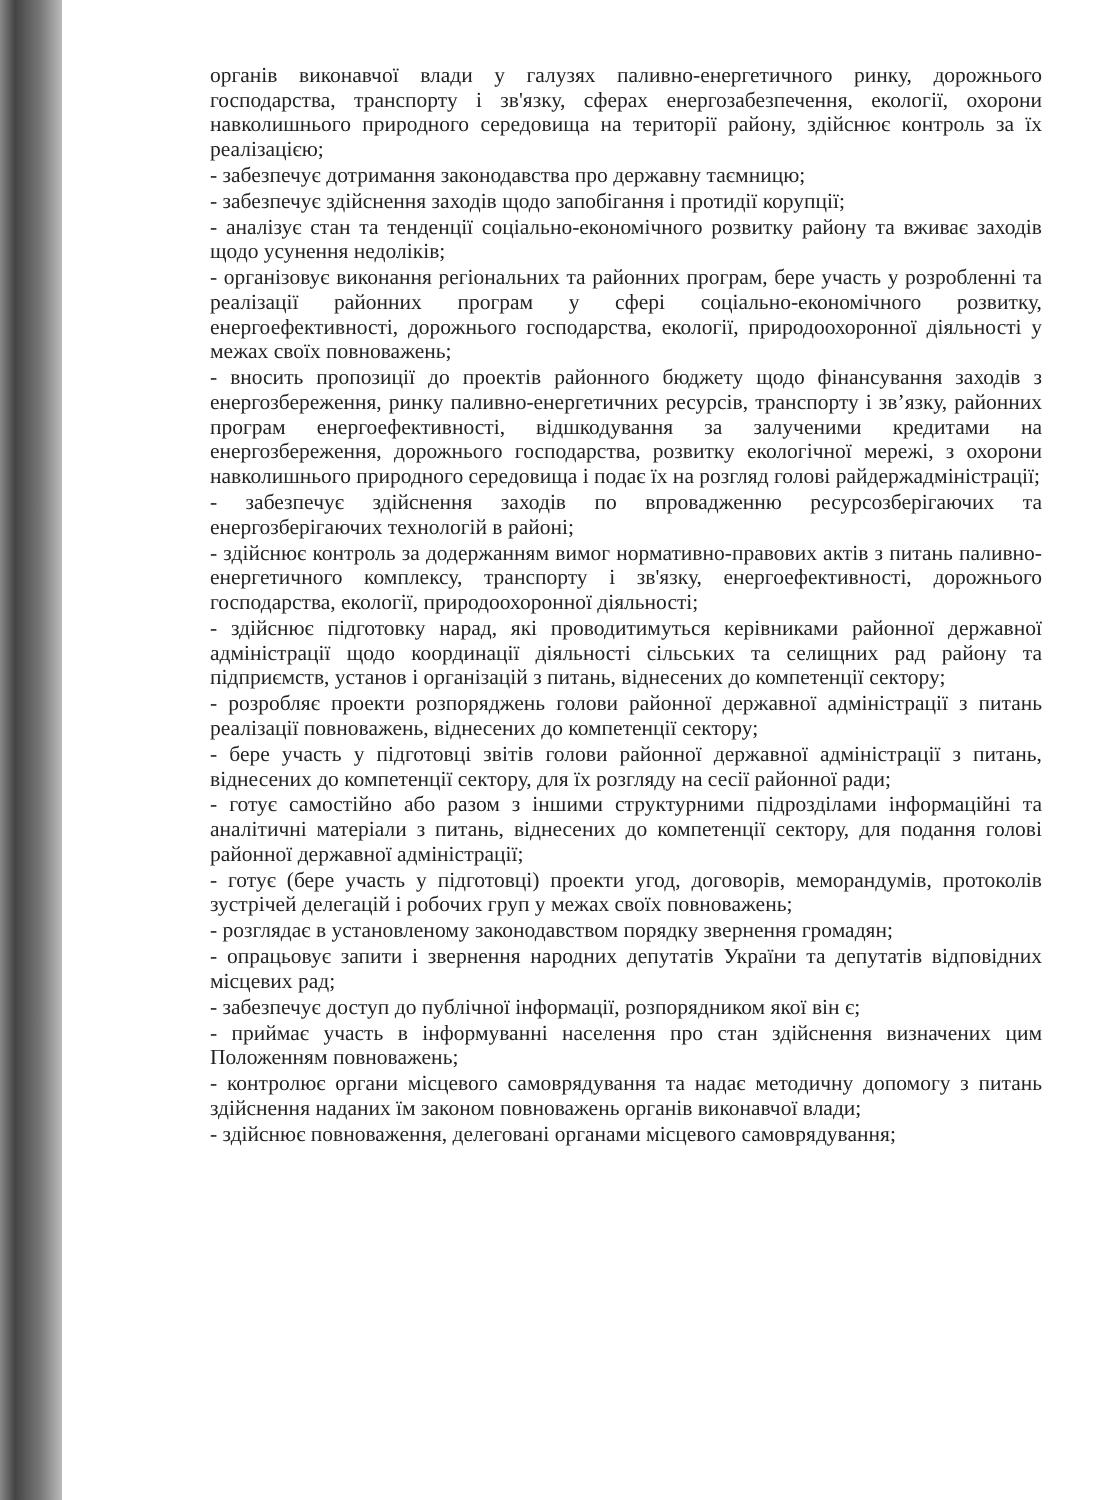органів виконавчої влади у галузях паливно-енергетичного ринку, дорожнього господарства, транспорту і зв'язку, сферах енергозабезпечення, екології, охорони навколишнього природного середовища на території району, здійснює контроль за їх реалізацією;
- забезпечує дотримання законодавства про державну таємницю;
- забезпечує здійснення заходів щодо запобігання і протидії корупції;
- аналізує стан та тенденції соціально-економічного розвитку району та вживає заходів щодо усунення недоліків;
- організовує виконання регіональних та районних програм, бере участь у розробленні та реалізації районних програм у сфері соціально-економічного розвитку, енергоефективності, дорожнього господарства, екології, природоохоронної діяльності у межах своїх повноважень;
- вносить пропозиції до проектів районного бюджету щодо фінансування заходів з енергозбереження, ринку паливно-енергетичних ресурсів, транспорту і зв’язку, районних програм енергоефективності, відшкодування за залученими кредитами на енергозбереження, дорожнього господарства, розвитку екологічної мережі, з охорони навколишнього природного середовища і подає їх на розгляд голові райдержадміністрації;
- забезпечує здійснення заходів по впровадженню ресурсозберігаючих та енергозберігаючих технологій в районі;
- здійснює контроль за додержанням вимог нормативно-правових актів з питань паливно-енергетичного комплексу, транспорту і зв'язку, енергоефективності, дорожнього господарства, екології, природоохоронної діяльності;
- здійснює підготовку нарад, які проводитимуться керівниками районної державної адміністрації щодо координації діяльності сільських та селищних рад району та підприємств, установ і організацій з питань, віднесених до компетенції сектору;
- розробляє проекти розпоряджень голови районної державної адміністрації з питань реалізації повноважень, віднесених до компетенції сектору;
- бере участь у підготовці звітів голови районної державної адміністрації з питань, віднесених до компетенції сектору, для їх розгляду на сесії районної ради;
- готує самостійно або разом з іншими структурними підрозділами інформаційні та аналітичні матеріали з питань, віднесених до компетенції сектору, для подання голові районної державної адміністрації;
- готує (бере участь у підготовці) проекти угод, договорів, меморандумів, протоколів зустрічей делегацій і робочих груп у межах своїх повноважень;
- розглядає в установленому законодавством порядку звернення громадян;
- опрацьовує запити і звернення народних депутатів України та депутатів відповідних місцевих рад;
- забезпечує доступ до публічної інформації, розпорядником якої він є;
- приймає участь в інформуванні населення про стан здійснення визначених цим Положенням повноважень;
- контролює органи місцевого самоврядування та надає методичну допомогу з питань здійснення наданих їм законом повноважень органів виконавчої влади;
- здійснює повноваження, делеговані органами місцевого самоврядування;